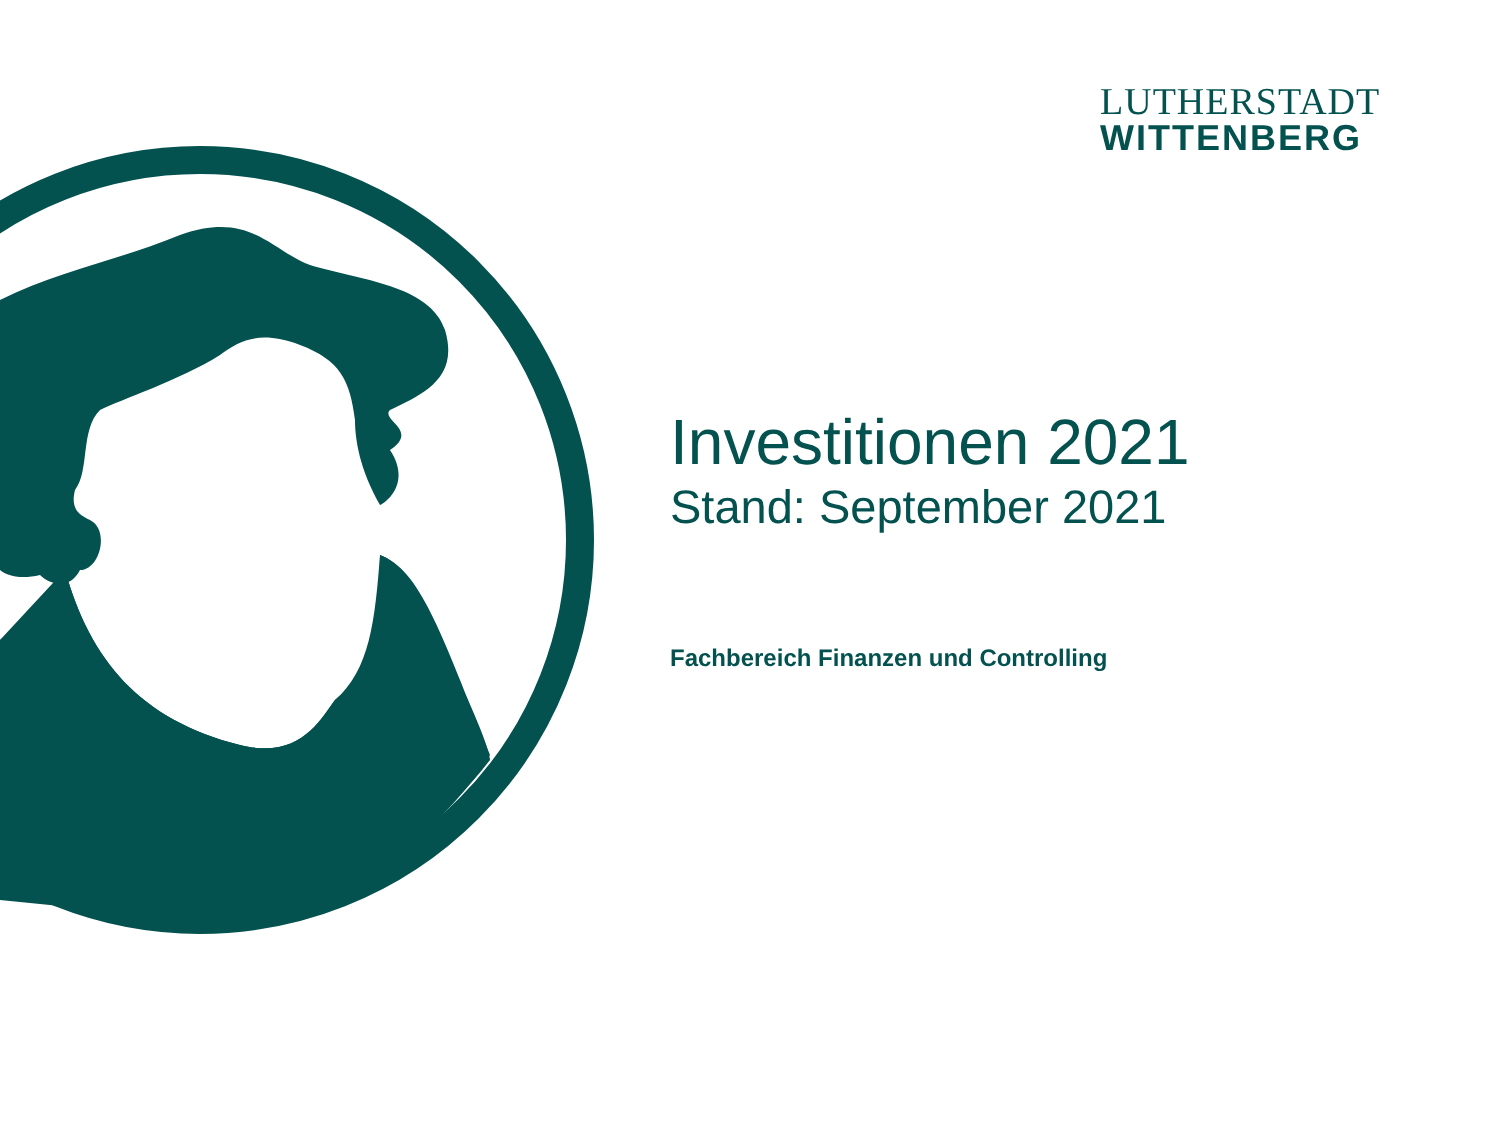LUTHERSTADT
WITTENBERG
Investitionen 2021
Stand: September 2021
Fachbereich Finanzen und Controlling